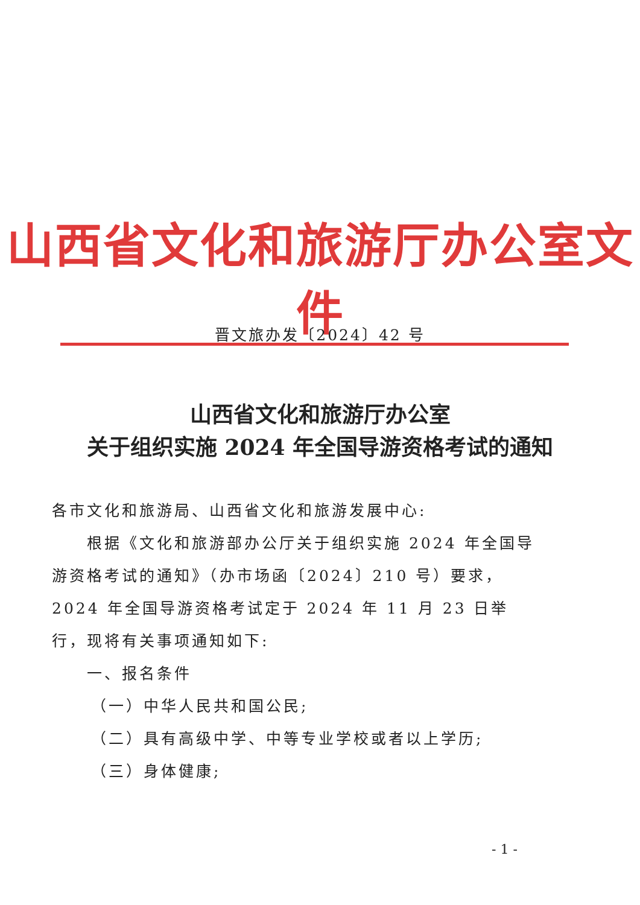山西省文化和旅游厅办公室文件
晋文旅办发〔2024〕42 号
山西省文化和旅游厅办公室
关于组织实施 2024 年全国导游资格考试的通知
各市文化和旅游局、山西省文化和旅游发展中心:
根据《文化和旅游部办公厅关于组织实施 2024 年全国导游资格考试的通知》（办市场函〔2024〕210 号）要求，2024 年全国导游资格考试定于 2024 年 11 月 23 日举行，现将有关事项通知如下:
一、报名条件
（一）中华人民共和国公民;
（二）具有高级中学、中等专业学校或者以上学历;
（三）身体健康;
- 1 -